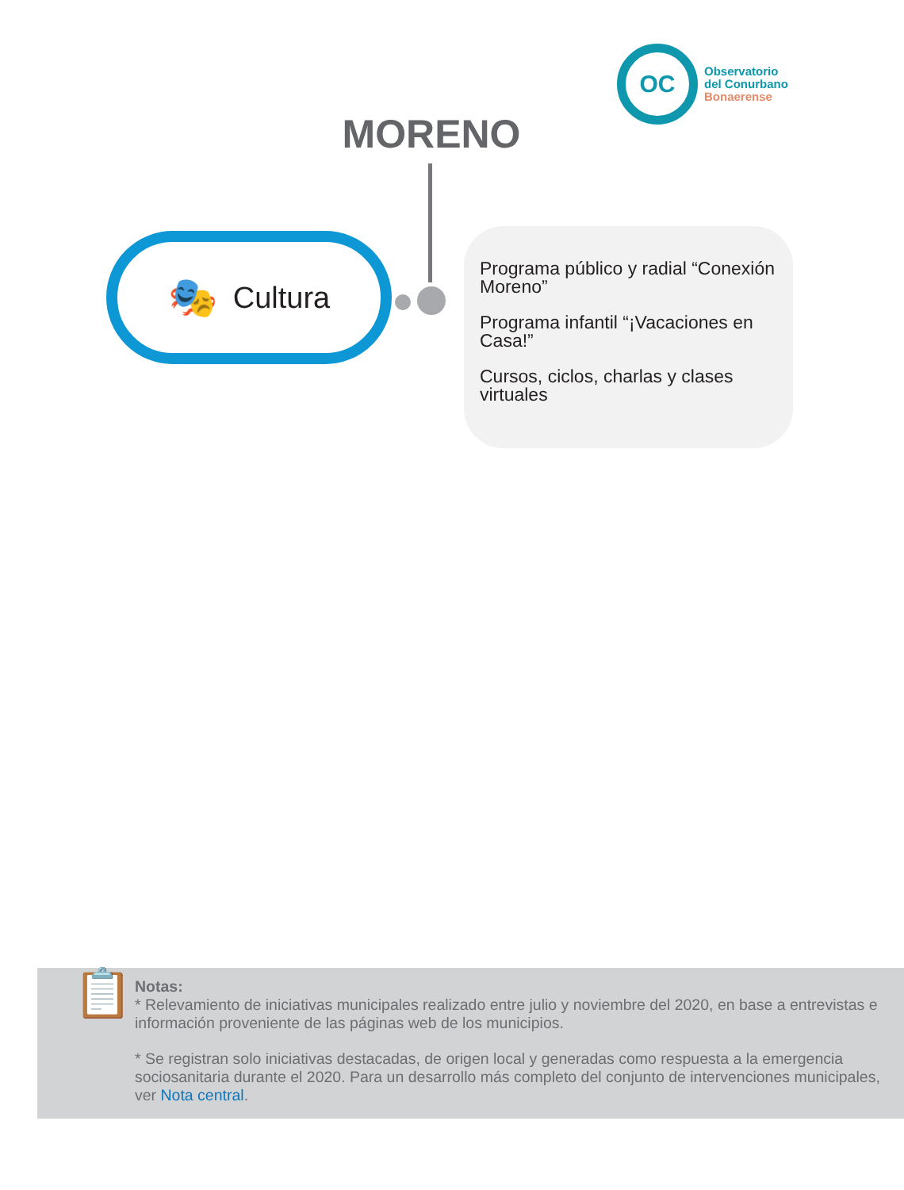OC
Observatorio
del Conurbano
Bonaerense
MORENO
🎭 Cultura
Programa público y radial “Conexión Moreno”
Programa infantil “¡Vacaciones en Casa!”
Cursos, ciclos, charlas y clases virtuales
📋
Notas:
* Relevamiento de iniciativas municipales realizado entre julio y noviembre del 2020, en base a entrevistas e información proveniente de las páginas web de los municipios.
* Se registran solo iniciativas destacadas, de origen local y generadas como respuesta a la emergencia sociosanitaria durante el 2020. Para un desarrollo más completo del conjunto de intervenciones municipales, ver Nota central.